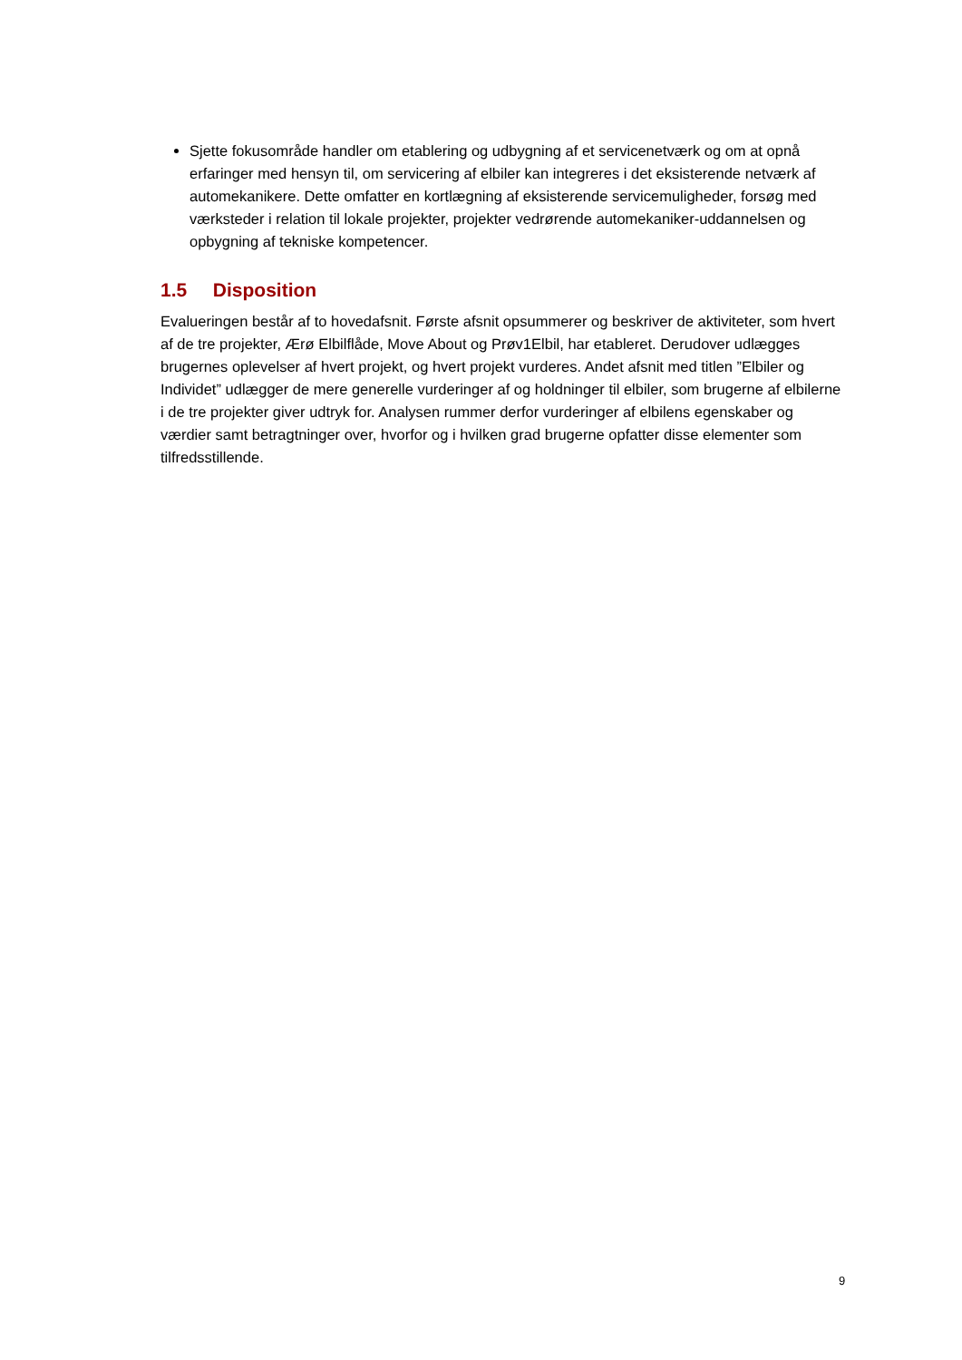Sjette fokusområde handler om etablering og udbygning af et servicenetværk og om at opnå erfaringer med hensyn til, om servicering af elbiler kan integreres i det eksisterende netværk af automekanikere. Dette omfatter en kortlægning af eksisterende servicemuligheder, forsøg med værksteder i relation til lokale projekter, projekter vedrørende automekaniker-uddannelsen og opbygning af tekniske kompetencer.
1.5 Disposition
Evalueringen består af to hovedafsnit. Første afsnit opsummerer og beskriver de aktiviteter, som hvert af de tre projekter, Ærø Elbilflåde, Move About og Prøv1Elbil, har etableret. Derudover udlægges brugernes oplevelser af hvert projekt, og hvert projekt vurderes. Andet afsnit med titlen ”Elbiler og Individet” udlægger de mere generelle vurderinger af og holdninger til elbiler, som brugerne af elbilerne i de tre projekter giver udtryk for. Analysen rummer derfor vurderinger af elbilens egenskaber og værdier samt betragtninger over, hvorfor og i hvilken grad brugerne opfatter disse elementer som tilfredsstillende.
9